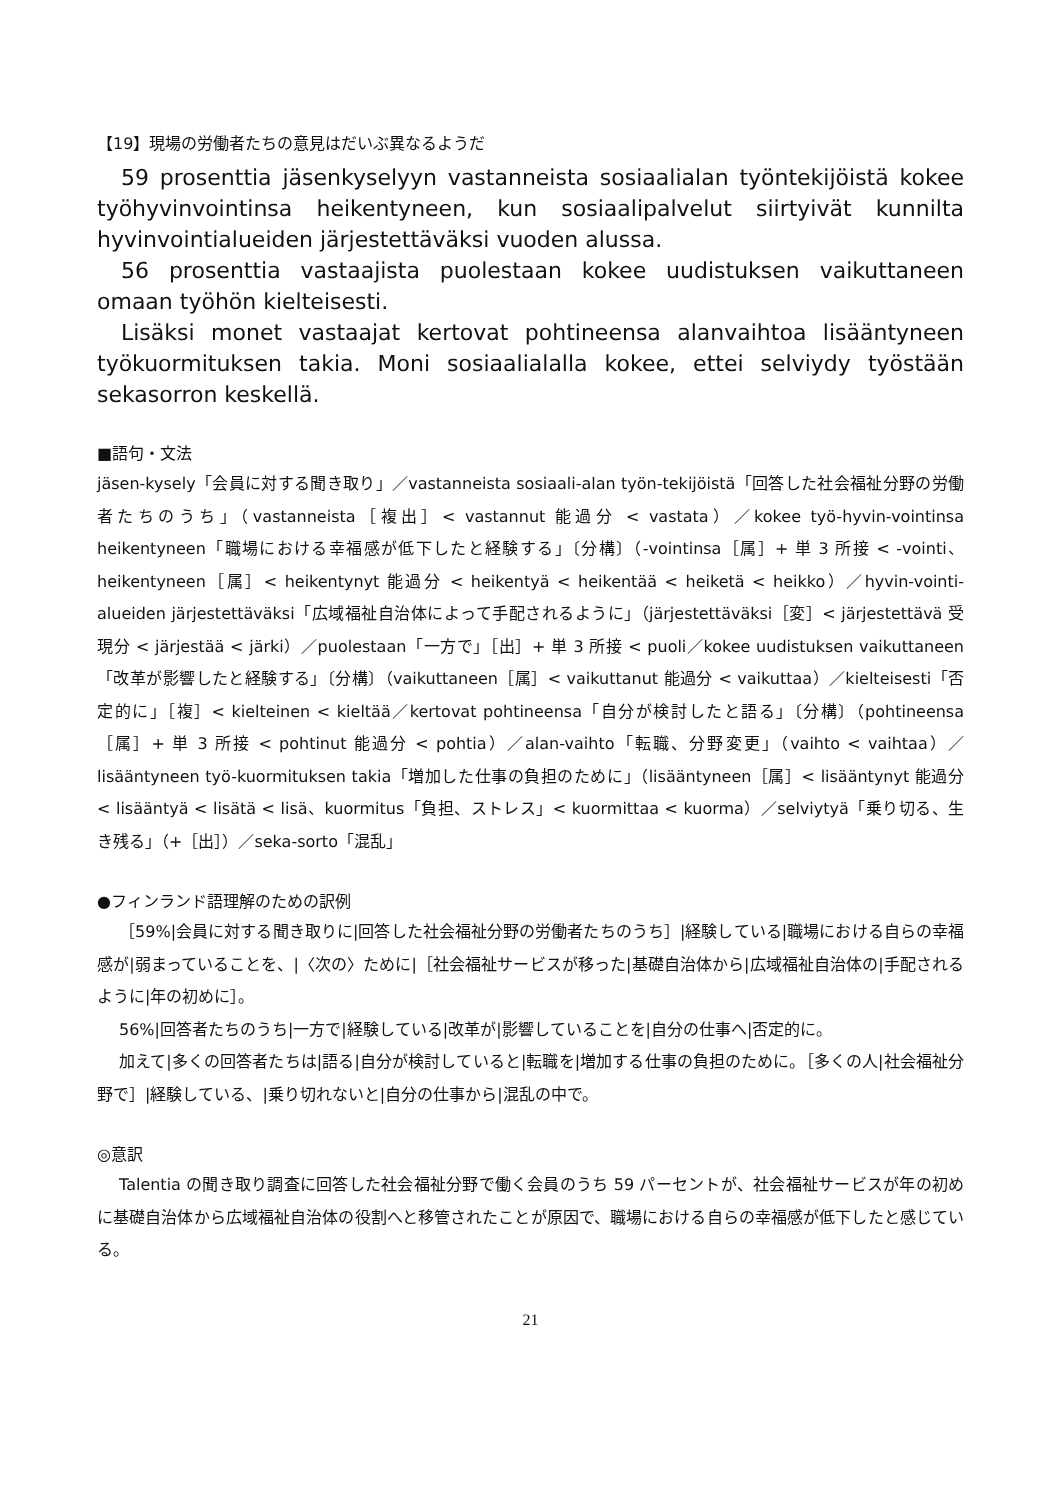【19】現場の労働者たちの意見はだいぶ異なるようだ
59 prosenttia jäsenkyselyyn vastanneista sosiaalialan työntekijöistä kokee työhyvinvointinsa heikentyneen, kun sosiaalipalvelut siirtyivät kunnilta hyvinvointialueiden järjestettäväksi vuoden alussa.
56 prosenttia vastaajista puolestaan kokee uudistuksen vaikuttaneen omaan työhön kielteisesti.
Lisäksi monet vastaajat kertovat pohtineensa alanvaihtoa lisääntyneen työkuormituksen takia. Moni sosiaalialalla kokee, ettei selviydy työstään sekasorron keskellä.
■語句・文法
jäsen-kysely「会員に対する聞き取り」／vastanneista sosiaali-alan työn-tekijöistä「回答した社会福祉分野の労働者たちのうち」（vastanneista［複出］< vastannut 能過分 < vastata）／kokee työ-hyvin-vointinsa heikentyneen「職場における幸福感が低下したと経験する」〔分構〕（-vointinsa［属］+ 単 3 所接 < -vointi、heikentyneen［属］< heikentynyt 能過分 < heikentyä < heikentää < heiketä < heikko）／hyvin-vointi-alueiden järjestettäväksi「広域福祉自治体によって手配されるように」（järjestettäväksi［変］< järjestettävä 受現分 < järjestää < järki）／puolestaan「一方で」［出］+ 単 3 所接 < puoli／kokee uudistuksen vaikuttaneen「改革が影響したと経験する」〔分構〕（vaikuttaneen［属］< vaikuttanut 能過分 < vaikuttaa）／kielteisesti「否定的に」［複］< kielteinen < kieltää／kertovat pohtineensa「自分が検討したと語る」〔分構〕（pohtineensa［属］+ 単 3 所接 < pohtinut 能過分 < pohtia）／alan-vaihto「転職、分野変更」（vaihto < vaihtaa）／lisääntyneen työ-kuormituksen takia「増加した仕事の負担のために」（lisääntyneen［属］< lisääntynyt 能過分 < lisääntyä < lisätä < lisä、kuormitus「負担、ストレス」< kuormittaa < kuorma）／selviytyä「乗り切る、生き残る」（+［出］）／seka-sorto「混乱」
●フィンランド語理解のための訳例
［59%|会員に対する聞き取りに|回答した社会福祉分野の労働者たちのうち］|経験している|職場における自らの幸福感が|弱まっていることを、|〈次の〉ために|［社会福祉サービスが移った|基礎自治体から|広域福祉自治体の|手配されるように|年の初めに］。
56%|回答者たちのうち|一方で|経験している|改革が|影響していることを|自分の仕事へ|否定的に。
加えて|多くの回答者たちは|語る|自分が検討していると|転職を|増加する仕事の負担のために。［多くの人|社会福祉分野で］|経験している、|乗り切れないと|自分の仕事から|混乱の中で。
◎意訳
Talentia の聞き取り調査に回答した社会福祉分野で働く会員のうち 59 パーセントが、社会福祉サービスが年の初めに基礎自治体から広域福祉自治体の役割へと移管されたことが原因で、職場における自らの幸福感が低下したと感じている。
21